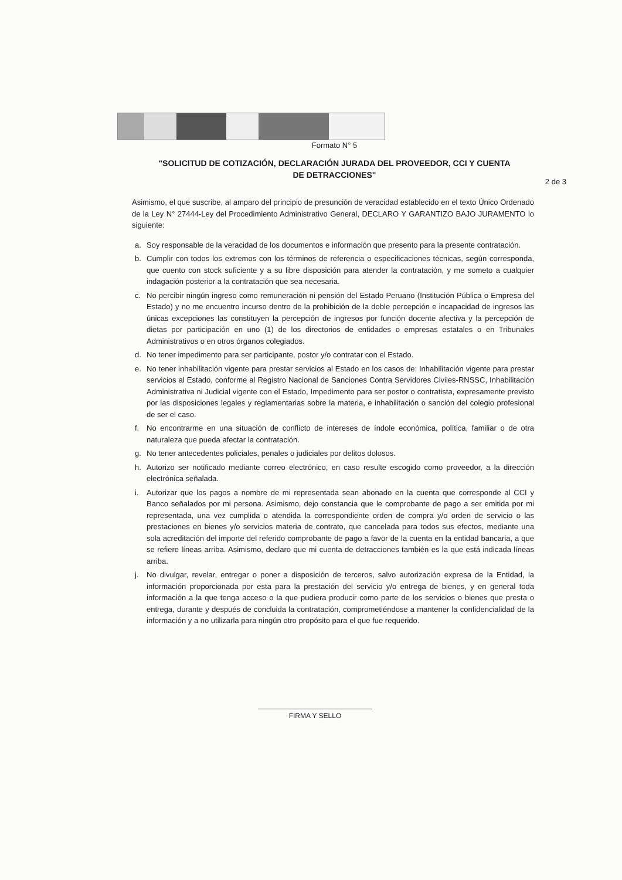Formato N° 5
"SOLICITUD DE COTIZACIÓN, DECLARACIÓN JURADA DEL PROVEEDOR, CCI Y CUENTA DE DETRACCIONES"
2 de 3
Asimismo, el que suscribe, al amparo del principio de presunción de veracidad establecido en el texto Único Ordenado de la Ley N° 27444-Ley del Procedimiento Administrativo General, DECLARO Y GARANTIZO BAJO JURAMENTO lo siguiente:
a. Soy responsable de la veracidad de los documentos e información que presento para la presente contratación.
b. Cumplir con todos los extremos con los términos de referencia o especificaciones técnicas, según corresponda, que cuento con stock suficiente y a su libre disposición para atender la contratación, y me someto a cualquier indagación posterior a la contratación que sea necesaria.
c. No percibir ningún ingreso como remuneración ni pensión del Estado Peruano (Institución Pública o Empresa del Estado) y no me encuentro incurso dentro de la prohibición de la doble percepción e incapacidad de ingresos las únicas excepciones las constituyen la percepción de ingresos por función docente afectiva y la percepción de dietas por participación en uno (1) de los directorios de entidades o empresas estatales o en Tribunales Administrativos o en otros órganos colegiados.
d. No tener impedimento para ser participante, postor y/o contratar con el Estado.
e. No tener inhabilitación vigente para prestar servicios al Estado en los casos de: Inhabilitación vigente para prestar servicios al Estado, conforme al Registro Nacional de Sanciones Contra Servidores Civiles-RNSSC, Inhabilitación Administrativa ni Judicial vigente con el Estado, Impedimento para ser postor o contratista, expresamente previsto por las disposiciones legales y reglamentarias sobre la materia, e inhabilitación o sanción del colegio profesional de ser el caso.
f. No encontrarme en una situación de conflicto de intereses de índole económica, política, familiar o de otra naturaleza que pueda afectar la contratación.
g. No tener antecedentes policiales, penales o judiciales por delitos dolosos.
h. Autorizo ser notificado mediante correo electrónico, en caso resulte escogido como proveedor, a la dirección electrónica señalada.
i. Autorizar que los pagos a nombre de mi representada sean abonado en la cuenta que corresponde al CCI y Banco señalados por mi persona. Asimismo, dejo constancia que le comprobante de pago a ser emitida por mi representada, una vez cumplida o atendida la correspondiente orden de compra y/o orden de servicio o las prestaciones en bienes y/o servicios materia de contrato, que cancelada para todos sus efectos, mediante una sola acreditación del importe del referido comprobante de pago a favor de la cuenta en la entidad bancaria, a que se refiere líneas arriba. Asimismo, declaro que mi cuenta de detracciones también es la que está indicada líneas arriba.
j. No divulgar, revelar, entregar o poner a disposición de terceros, salvo autorización expresa de la Entidad, la información proporcionada por esta para la prestación del servicio y/o entrega de bienes, y en general toda información a la que tenga acceso o la que pudiera producir como parte de los servicios o bienes que presta o entrega, durante y después de concluida la contratación, comprometiéndose a mantener la confidencialidad de la información y a no utilizarla para ningún otro propósito para el que fue requerido.
FIRMA Y SELLO